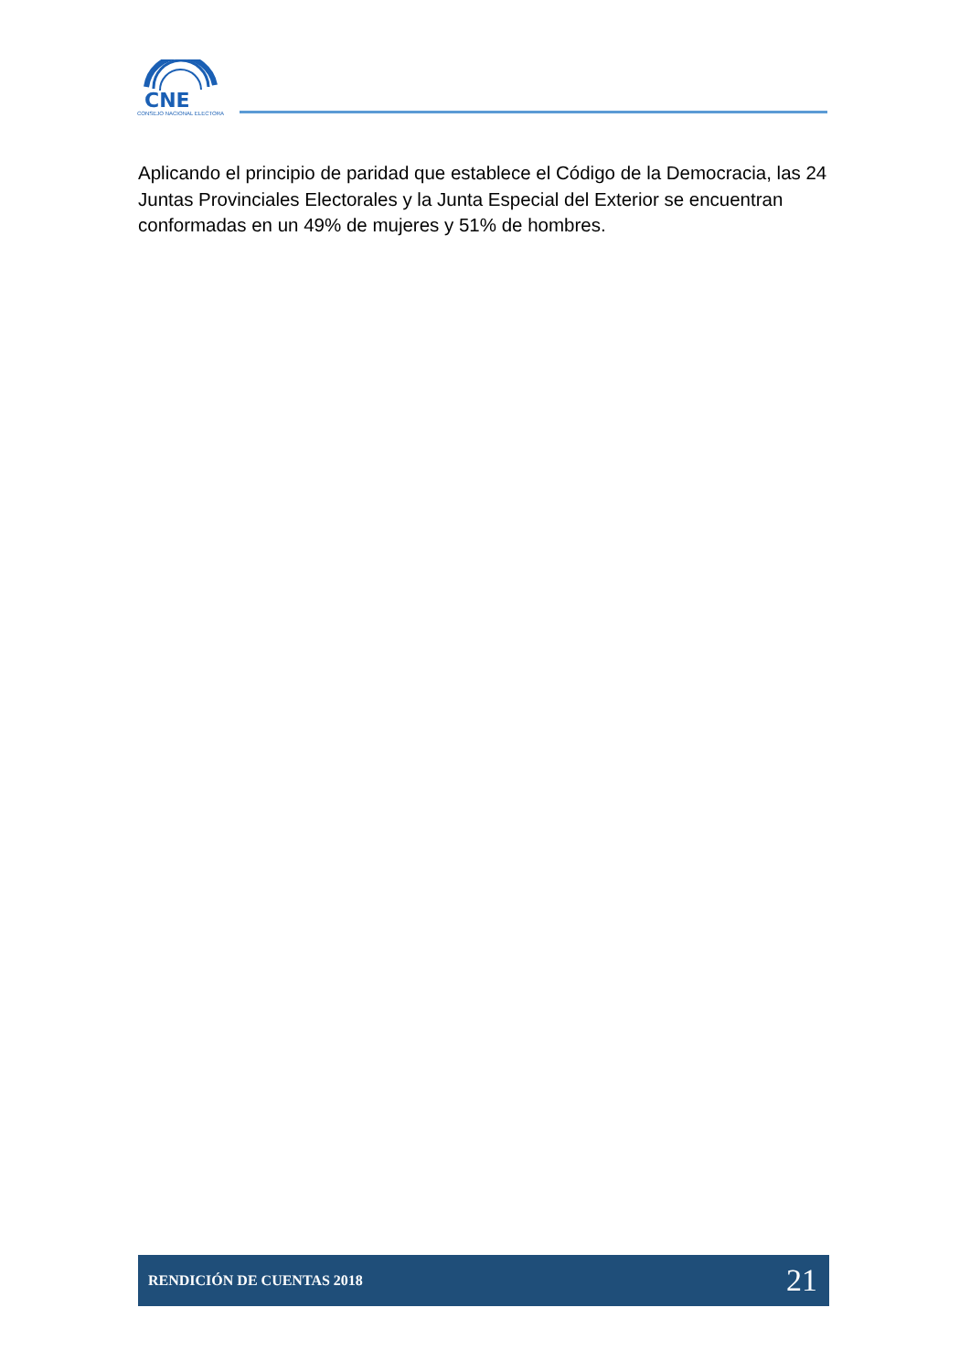CNE
CONSEJO NACIONAL ELECTORAL
Aplicando el principio de paridad que establece el Código de la Democracia, las 24 Juntas Provinciales Electorales y la Junta Especial del Exterior se encuentran conformadas en un 49% de mujeres y 51% de hombres.
RENDICIÓN DE CUENTAS 2018 21